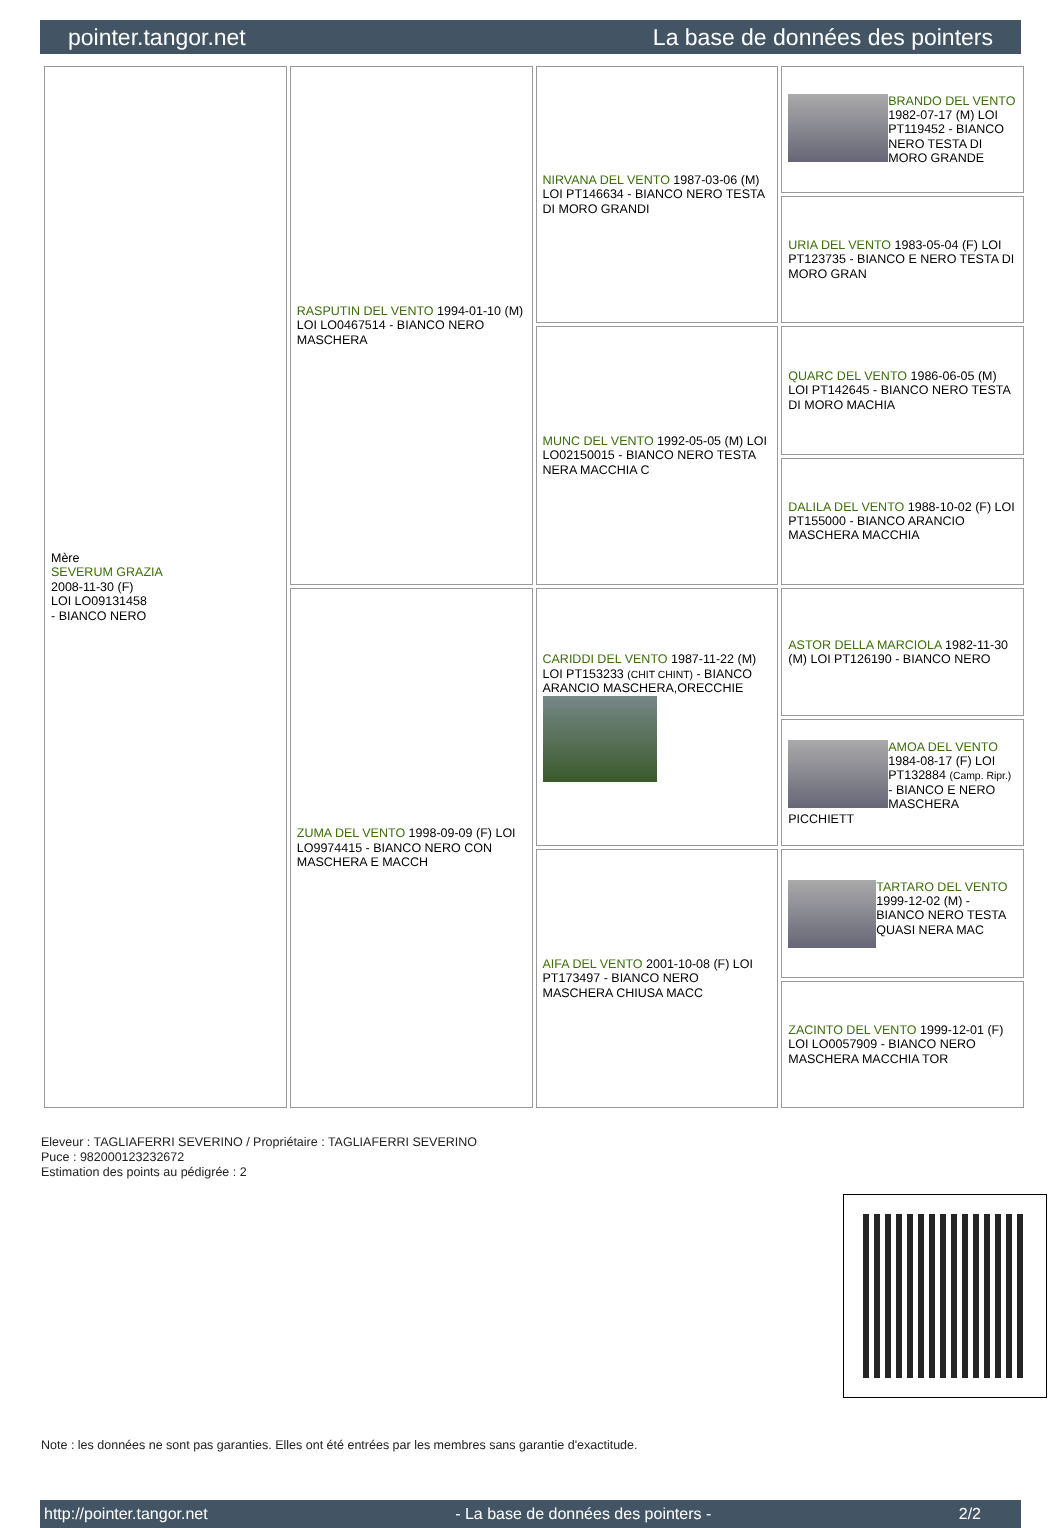pointer.tangor.net La base de données des pointers
| Mère SEVERUM GRAZIA 2008-11-30 (F) LOI LO09131458 - BIANCO NERO | RASPUTIN DEL VENTO 1994-01-10 (M) LOI LO0467514 - BIANCO NERO MASCHERA | NIRVANA DEL VENTO 1987-03-06 (M) LOI PT146634 - BIANCO NERO TESTA DI MORO GRANDI | BRANDO DEL VENTO 1982-07-17 (M) LOI PT119452 - BIANCO NERO TESTA DI MORO GRANDE |
| | | | URIA DEL VENTO 1983-05-04 (F) LOI PT123735 - BIANCO E NERO TESTA DI MORO GRAN |
| | | MUNC DEL VENTO 1992-05-05 (M) LOI LO02150015 - BIANCO NERO TESTA NERA MACCHIA C | QUARC DEL VENTO 1986-06-05 (M) LOI PT142645 - BIANCO NERO TESTA DI MORO MACHIA |
| | | | DALILA DEL VENTO 1988-10-02 (F) LOI PT155000 - BIANCO ARANCIO MASCHERA MACCHIA |
| | ZUMA DEL VENTO 1998-09-09 (F) LOI LO9974415 - BIANCO NERO CON MASCHERA E MACCH | CARIDDI DEL VENTO 1987-11-22 (M) LOI PT153233 (CHIT CHINT) - BIANCO ARANCIO MASCHERA,ORECCHIE | ASTOR DELLA MARCIOLA 1982-11-30 (M) LOI PT126190 - BIANCO NERO |
| | | | AMOA DEL VENTO 1984-08-17 (F) LOI PT132884 (Camp. Ripr.) - BIANCO E NERO MASCHERA PICCHIETT |
| | | AIFA DEL VENTO 2001-10-08 (F) LOI PT173497 - BIANCO NERO MASCHERA CHIUSA MACC | TARTARO DEL VENTO 1999-12-02 (M) - BIANCO NERO TESTA QUASI NERA MAC |
| | | | ZACINTO DEL VENTO 1999-12-01 (F) LOI LO0057909 - BIANCO NERO MASCHERA MACCHIA TOR |
Eleveur : TAGLIAFERRI SEVERINO / Propriétaire : TAGLIAFERRI SEVERINO
Puce : 982000123232672
Estimation des points au pédigrée : 2
Note : les données ne sont pas garanties. Elles ont été entrées par les membres sans garantie d'exactitude.
http://pointer.tangor.net - La base de données des pointers - 2/2